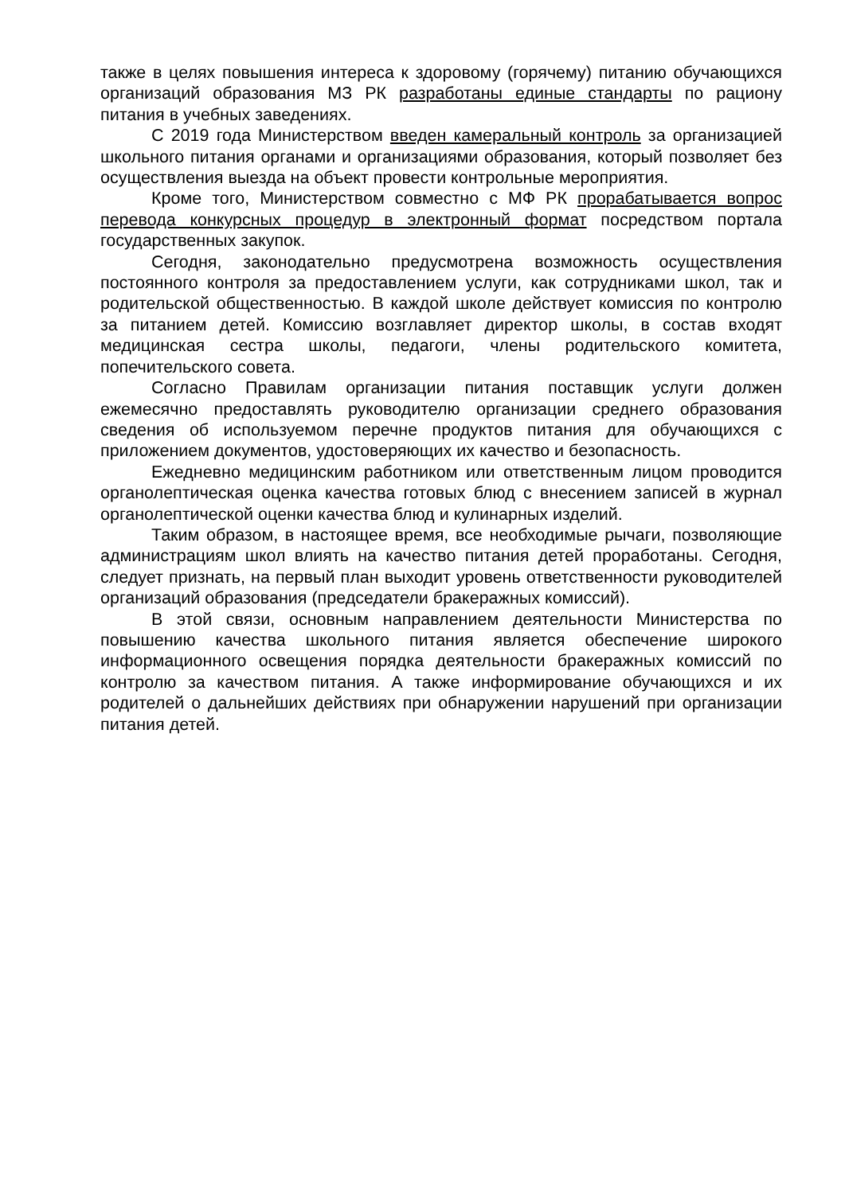также в целях повышения интереса к здоровому (горячему) питанию обучающихся организаций образования МЗ РК разработаны единые стандарты по рациону питания в учебных заведениях.
С 2019 года Министерством введен камеральный контроль за организацией школьного питания органами и организациями образования, который позволяет без осуществления выезда на объект провести контрольные мероприятия.
Кроме того, Министерством совместно с МФ РК прорабатывается вопрос перевода конкурсных процедур в электронный формат посредством портала государственных закупок.
Сегодня, законодательно предусмотрена возможность осуществления постоянного контроля за предоставлением услуги, как сотрудниками школ, так и родительской общественностью. В каждой школе действует комиссия по контролю за питанием детей. Комиссию возглавляет директор школы, в состав входят медицинская сестра школы, педагоги, члены родительского комитета, попечительского совета.
Согласно Правилам организации питания поставщик услуги должен ежемесячно предоставлять руководителю организации среднего образования сведения об используемом перечне продуктов питания для обучающихся с приложением документов, удостоверяющих их качество и безопасность.
Ежедневно медицинским работником или ответственным лицом проводится органолептическая оценка качества готовых блюд с внесением записей в журнал органолептической оценки качества блюд и кулинарных изделий.
Таким образом, в настоящее время, все необходимые рычаги, позволяющие администрациям школ влиять на качество питания детей проработаны. Сегодня, следует признать, на первый план выходит уровень ответственности руководителей организаций образования (председатели бракеражных комиссий).
В этой связи, основным направлением деятельности Министерства по повышению качества школьного питания является обеспечение широкого информационного освещения порядка деятельности бракеражных комиссий по контролю за качеством питания. А также информирование обучающихся и их родителей о дальнейших действиях при обнаружении нарушений при организации питания детей.